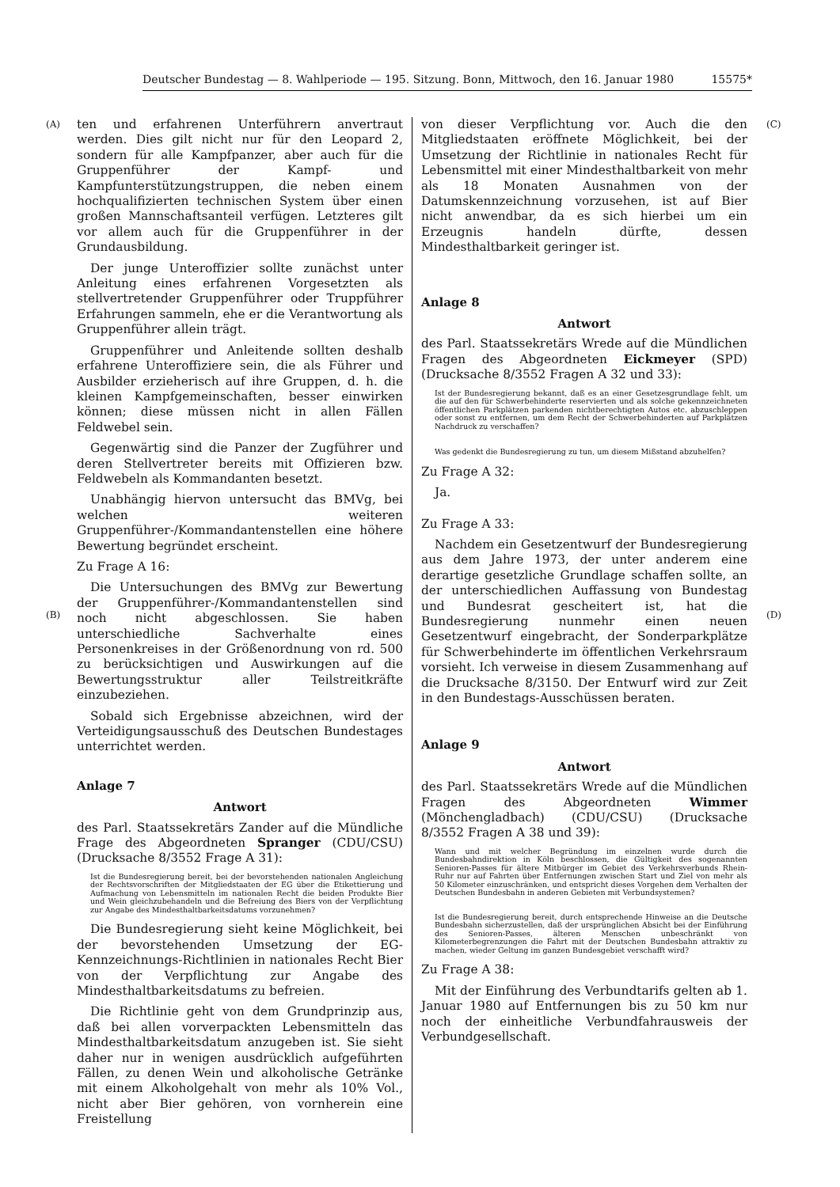Deutscher Bundestag — 8. Wahlperiode — 195. Sitzung. Bonn, Mittwoch, den 16. Januar 1980 15575*
(A)
(B)
(C)
(D)
ten und erfahrenen Unterführern anvertraut werden. Dies gilt nicht nur für den Leopard 2, sondern für alle Kampfpanzer, aber auch für die Gruppenführer der Kampf- und Kampfunterstützungstruppen, die neben einem hochqualifizierten technischen System über einen großen Mannschaftsanteil verfügen. Letzteres gilt vor allem auch für die Gruppenführer in der Grundausbildung.
Der junge Unteroffizier sollte zunächst unter Anleitung eines erfahrenen Vorgesetzten als stellvertretender Gruppenführer oder Truppführer Erfahrungen sammeln, ehe er die Verantwortung als Gruppenführer allein trägt.
Gruppenführer und Anleitende sollten deshalb erfahrene Unteroffiziere sein, die als Führer und Ausbilder erzieherisch auf ihre Gruppen, d. h. die kleinen Kampfgemeinschaften, besser einwirken können; diese müssen nicht in allen Fällen Feldwebel sein.
Gegenwärtig sind die Panzer der Zugführer und deren Stellvertreter bereits mit Offizieren bzw. Feldwebeln als Kommandanten besetzt.
Unabhängig hiervon untersucht das BMVg, bei welchen weiteren Gruppenführer-/Kommandantenstellen eine höhere Bewertung begründet erscheint.
Zu Frage A 16:
Die Untersuchungen des BMVg zur Bewertung der Gruppenführer-/Kommandantenstellen sind noch nicht abgeschlossen. Sie haben unterschiedliche Sachverhalte eines Personenkreises in der Größenordnung von rd. 500 zu berücksichtigen und Auswirkungen auf die Bewertungsstruktur aller Teilstreitkräfte einzubeziehen.
Sobald sich Ergebnisse abzeichnen, wird der Verteidigungsausschuß des Deutschen Bundestages unterrichtet werden.
Anlage 7
Antwort
des Parl. Staatssekretärs Zander auf die Mündliche Frage des Abgeordneten Spranger (CDU/CSU) (Drucksache 8/3552 Frage A 31):
Ist die Bundesregierung bereit, bei der bevorstehenden nationalen Angleichung der Rechtsvorschriften der Mitgliedstaaten der EG über die Etikettierung und Aufmachung von Lebensmitteln im nationalen Recht die beiden Produkte Bier und Wein gleichzubehandeln und die Befreiung des Biers von der Verpflichtung zur Angabe des Mindesthaltbarkeitsdatums vorzunehmen?
Die Bundesregierung sieht keine Möglichkeit, bei der bevorstehenden Umsetzung der EG-Kennzeichnungs-Richtlinien in nationales Recht Bier von der Verpflichtung zur Angabe des Mindesthaltbarkeitsdatums zu befreien.
Die Richtlinie geht von dem Grundprinzip aus, daß bei allen vorverpackten Lebensmitteln das Mindesthaltbarkeitsdatum anzugeben ist. Sie sieht daher nur in wenigen ausdrücklich aufgeführten Fällen, zu denen Wein und alkoholische Getränke mit einem Alkoholgehalt von mehr als 10% Vol., nicht aber Bier gehören, von vornherein eine Freistellung
von dieser Verpflichtung vor. Auch die den Mitgliedstaaten eröffnete Möglichkeit, bei der Umsetzung der Richtlinie in nationales Recht für Lebensmittel mit einer Mindesthaltbarkeit von mehr als 18 Monaten Ausnahmen von der Datumskennzeichnung vorzusehen, ist auf Bier nicht anwendbar, da es sich hierbei um ein Erzeugnis handeln dürfte, dessen Mindesthaltbarkeit geringer ist.
Anlage 8
Antwort
des Parl. Staatssekretärs Wrede auf die Mündlichen Fragen des Abgeordneten Eickmeyer (SPD) (Drucksache 8/3552 Fragen A 32 und 33):
Ist der Bundesregierung bekannt, daß es an einer Gesetzesgrundlage fehlt, um die auf den für Schwerbehinderte reservierten und als solche gekennzeichneten öffentlichen Parkplätzen parkenden nichtberechtigten Autos etc. abzuschleppen oder sonst zu entfernen, um dem Recht der Schwerbehinderten auf Parkplätzen Nachdruck zu verschaffen?
Was gedenkt die Bundesregierung zu tun, um diesem Mißstand abzuhelfen?
Zu Frage A 32:
Ja.
Zu Frage A 33:
Nachdem ein Gesetzentwurf der Bundesregierung aus dem Jahre 1973, der unter anderem eine derartige gesetzliche Grundlage schaffen sollte, an der unterschiedlichen Auffassung von Bundestag und Bundesrat gescheitert ist, hat die Bundesregierung nunmehr einen neuen Gesetzentwurf eingebracht, der Sonderparkplätze für Schwerbehinderte im öffentlichen Verkehrsraum vorsieht. Ich verweise in diesem Zusammenhang auf die Drucksache 8/3150. Der Entwurf wird zur Zeit in den Bundestags-Ausschüssen beraten.
Anlage 9
Antwort
des Parl. Staatssekretärs Wrede auf die Mündlichen Fragen des Abgeordneten Wimmer (Mönchengladbach) (CDU/CSU) (Drucksache 8/3552 Fragen A 38 und 39):
Wann und mit welcher Begründung im einzelnen wurde durch die Bundesbahndirektion in Köln beschlossen, die Gültigkeit des sogenannten Senioren-Passes für ältere Mitbürger im Gebiet des Verkehrsverbunds Rhein-Ruhr nur auf Fahrten über Entfernungen zwischen Start und Ziel von mehr als 50 Kilometer einzuschränken, und entspricht dieses Vorgehen dem Verhalten der Deutschen Bundesbahn in anderen Gebieten mit Verbundsystemen?
Ist die Bundesregierung bereit, durch entsprechende Hinweise an die Deutsche Bundesbahn sicherzustellen, daß der ursprünglichen Absicht bei der Einführung des Senioren-Passes, älteren Menschen unbeschränkt von Kilometerbegrenzungen die Fahrt mit der Deutschen Bundesbahn attraktiv zu machen, wieder Geltung im ganzen Bundesgebiet verschafft wird?
Zu Frage A 38:
Mit der Einführung des Verbundtarifs gelten ab 1. Januar 1980 auf Entfernungen bis zu 50 km nur noch der einheitliche Verbundfahrausweis der Verbundgesellschaft.